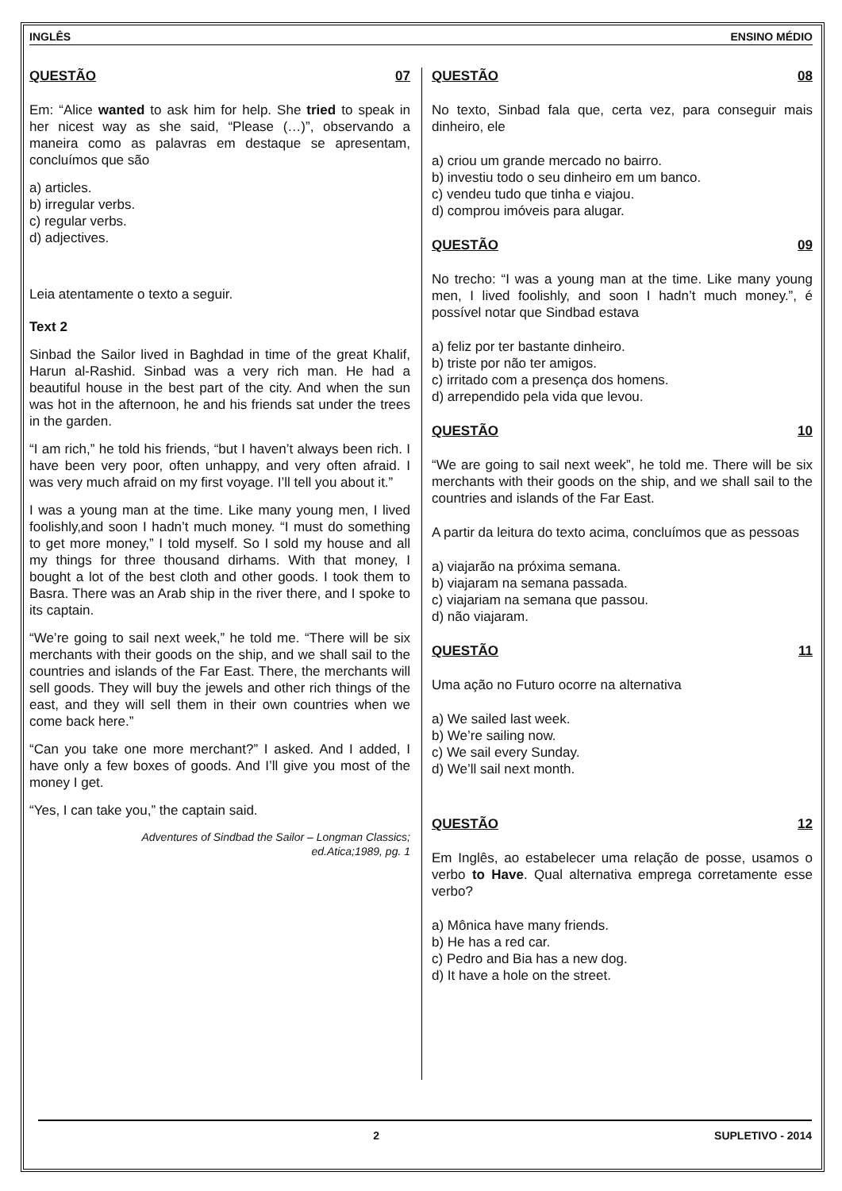INGLÊS ENSINO MÉDIO
QUESTÃO 07
Em: “Alice wanted to ask him for help. She tried to speak in her nicest way as she said, “Please (…)”, observando a maneira como as palavras em destaque se apresentam, concluímos que são
a) articles.
b) irregular verbs.
c) regular verbs.
d) adjectives.
Leia atentamente o texto a seguir.
Text 2
Sinbad the Sailor lived in Baghdad in time of the great Khalif, Harun al-Rashid. Sinbad was a very rich man. He had a beautiful house in the best part of the city. And when the sun was hot in the afternoon, he and his friends sat under the trees in the garden.
“I am rich,” he told his friends, “but I haven’t always been rich. I have been very poor, often unhappy, and very often afraid. I was very much afraid on my first voyage. I’ll tell you about it.”
I was a young man at the time. Like many young men, I lived foolishly,and soon I hadn’t much money. “I must do something to get more money,” I told myself. So I sold my house and all my things for three thousand dirhams. With that money, I bought a lot of the best cloth and other goods. I took them to Basra. There was an Arab ship in the river there, and I spoke to its captain.
“We’re going to sail next week,” he told me. “There will be six merchants with their goods on the ship, and we shall sail to the countries and islands of the Far East. There, the merchants will sell goods. They will buy the jewels and other rich things of the east, and they will sell them in their own countries when we come back here.”
“Can you take one more merchant?” I asked. And I added, I have only a few boxes of goods. And I’ll give you most of the money I get.
“Yes, I can take you,” the captain said.
Adventures of Sindbad the Sailor – Longman Classics;
ed.Atica;1989, pg. 1
QUESTÃO 08
No texto, Sinbad fala que, certa vez, para conseguir mais dinheiro, ele
a) criou um grande mercado no bairro.
b) investiu todo o seu dinheiro em um banco.
c) vendeu tudo que tinha e viajou.
d) comprou imóveis para alugar.
QUESTÃO 09
No trecho: “I was a young man at the time. Like many young men, I lived foolishly, and soon I hadn’t much money.”, é possível notar que Sindbad estava
a) feliz por ter bastante dinheiro.
b) triste por não ter amigos.
c) irritado com a presença dos homens.
d) arrependido pela vida que levou.
QUESTÃO 10
“We are going to sail next week”, he told me. There will be six merchants with their goods on the ship, and we shall sail to the countries and islands of the Far East.
A partir da leitura do texto acima, concluímos que as pessoas
a) viajarão na próxima semana.
b) viajaram na semana passada.
c) viajariam na semana que passou.
d) não viajaram.
QUESTÃO 11
Uma ação no Futuro ocorre na alternativa
a) We sailed last week.
b) We’re sailing now.
c) We sail every Sunday.
d) We’ll sail next month.
QUESTÃO 12
Em Inglês, ao estabelecer uma relação de posse, usamos o verbo to Have. Qual alternativa emprega corretamente esse verbo?
a) Mônica have many friends.
b) He has a red car.
c) Pedro and Bia has a new dog.
d) It have a hole on the street.
2 SUPLETIVO - 2014